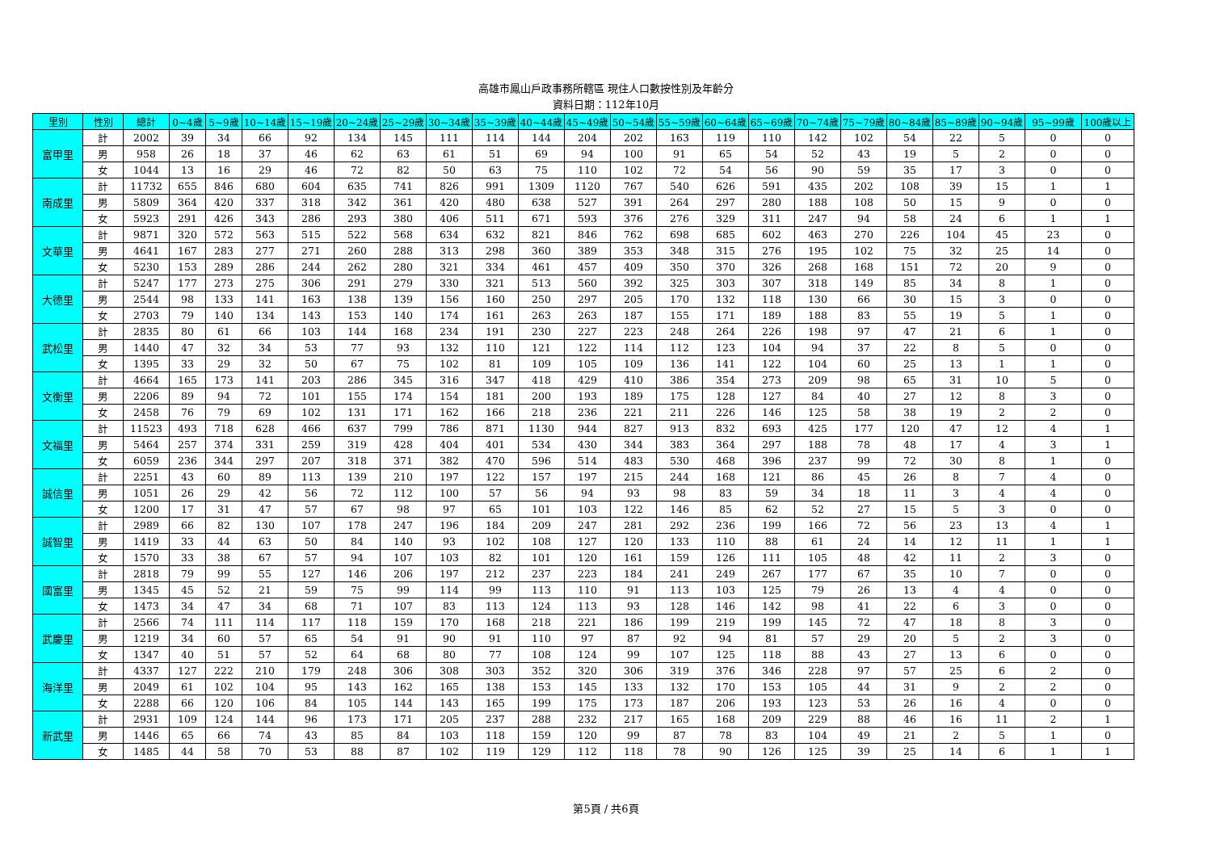高雄市鳳山戶政事務所轄區 現住人口數按性別及年齡分
資料日期：112年10月
| 里別 | 性別 | 總計 | 0~4歲 | 5~9歲 | 10~14歲 | 15~19歲 | 20~24歲 | 25~29歲 | 30~34歲 | 35~39歲 | 40~44歲 | 45~49歲 | 50~54歲 | 55~59歲 | 60~64歲 | 65~69歲 | 70~74歲 | 75~79歲 | 80~84歲 | 85~89歲 | 90~94歲 | 95~99歲 | 100歲以上 |
| --- | --- | --- | --- | --- | --- | --- | --- | --- | --- | --- | --- | --- | --- | --- | --- | --- | --- | --- | --- | --- | --- | --- | --- |
| 富甲里 | 計 | 2002 | 39 | 34 | 66 | 92 | 134 | 145 | 111 | 114 | 144 | 204 | 202 | 163 | 119 | 110 | 142 | 102 | 54 | 22 | 5 | 0 | 0 |
| | 男 | 958 | 26 | 18 | 37 | 46 | 62 | 63 | 61 | 51 | 69 | 94 | 100 | 91 | 65 | 54 | 52 | 43 | 19 | 5 | 2 | 0 | 0 |
| | 女 | 1044 | 13 | 16 | 29 | 46 | 72 | 82 | 50 | 63 | 75 | 110 | 102 | 72 | 54 | 56 | 90 | 59 | 35 | 17 | 3 | 0 | 0 |
| 南成里 | 計 | 11732 | 655 | 846 | 680 | 604 | 635 | 741 | 826 | 991 | 1309 | 1120 | 767 | 540 | 626 | 591 | 435 | 202 | 108 | 39 | 15 | 1 | 1 |
| | 男 | 5809 | 364 | 420 | 337 | 318 | 342 | 361 | 420 | 480 | 638 | 527 | 391 | 264 | 297 | 280 | 188 | 108 | 50 | 15 | 9 | 0 | 0 |
| | 女 | 5923 | 291 | 426 | 343 | 286 | 293 | 380 | 406 | 511 | 671 | 593 | 376 | 276 | 329 | 311 | 247 | 94 | 58 | 24 | 6 | 1 | 1 |
| 文華里 | 計 | 9871 | 320 | 572 | 563 | 515 | 522 | 568 | 634 | 632 | 821 | 846 | 762 | 698 | 685 | 602 | 463 | 270 | 226 | 104 | 45 | 23 | 0 |
| | 男 | 4641 | 167 | 283 | 277 | 271 | 260 | 288 | 313 | 298 | 360 | 389 | 353 | 348 | 315 | 276 | 195 | 102 | 75 | 32 | 25 | 14 | 0 |
| | 女 | 5230 | 153 | 289 | 286 | 244 | 262 | 280 | 321 | 334 | 461 | 457 | 409 | 350 | 370 | 326 | 268 | 168 | 151 | 72 | 20 | 9 | 0 |
| 大德里 | 計 | 5247 | 177 | 273 | 275 | 306 | 291 | 279 | 330 | 321 | 513 | 560 | 392 | 325 | 303 | 307 | 318 | 149 | 85 | 34 | 8 | 1 | 0 |
| | 男 | 2544 | 98 | 133 | 141 | 163 | 138 | 139 | 156 | 160 | 250 | 297 | 205 | 170 | 132 | 118 | 130 | 66 | 30 | 15 | 3 | 0 | 0 |
| | 女 | 2703 | 79 | 140 | 134 | 143 | 153 | 140 | 174 | 161 | 263 | 263 | 187 | 155 | 171 | 189 | 188 | 83 | 55 | 19 | 5 | 1 | 0 |
| 武松里 | 計 | 2835 | 80 | 61 | 66 | 103 | 144 | 168 | 234 | 191 | 230 | 227 | 223 | 248 | 264 | 226 | 198 | 97 | 47 | 21 | 6 | 1 | 0 |
| | 男 | 1440 | 47 | 32 | 34 | 53 | 77 | 93 | 132 | 110 | 121 | 122 | 114 | 112 | 123 | 104 | 94 | 37 | 22 | 8 | 5 | 0 | 0 |
| | 女 | 1395 | 33 | 29 | 32 | 50 | 67 | 75 | 102 | 81 | 109 | 105 | 109 | 136 | 141 | 122 | 104 | 60 | 25 | 13 | 1 | 1 | 0 |
| 文衡里 | 計 | 4664 | 165 | 173 | 141 | 203 | 286 | 345 | 316 | 347 | 418 | 429 | 410 | 386 | 354 | 273 | 209 | 98 | 65 | 31 | 10 | 5 | 0 |
| | 男 | 2206 | 89 | 94 | 72 | 101 | 155 | 174 | 154 | 181 | 200 | 193 | 189 | 175 | 128 | 127 | 84 | 40 | 27 | 12 | 8 | 3 | 0 |
| | 女 | 2458 | 76 | 79 | 69 | 102 | 131 | 171 | 162 | 166 | 218 | 236 | 221 | 211 | 226 | 146 | 125 | 58 | 38 | 19 | 2 | 2 | 0 |
| 文福里 | 計 | 11523 | 493 | 718 | 628 | 466 | 637 | 799 | 786 | 871 | 1130 | 944 | 827 | 913 | 832 | 693 | 425 | 177 | 120 | 47 | 12 | 4 | 1 |
| | 男 | 5464 | 257 | 374 | 331 | 259 | 319 | 428 | 404 | 401 | 534 | 430 | 344 | 383 | 364 | 297 | 188 | 78 | 48 | 17 | 4 | 3 | 1 |
| | 女 | 6059 | 236 | 344 | 297 | 207 | 318 | 371 | 382 | 470 | 596 | 514 | 483 | 530 | 468 | 396 | 237 | 99 | 72 | 30 | 8 | 1 | 0 |
| 誠信里 | 計 | 2251 | 43 | 60 | 89 | 113 | 139 | 210 | 197 | 122 | 157 | 197 | 215 | 244 | 168 | 121 | 86 | 45 | 26 | 8 | 7 | 4 | 0 |
| | 男 | 1051 | 26 | 29 | 42 | 56 | 72 | 112 | 100 | 57 | 56 | 94 | 93 | 98 | 83 | 59 | 34 | 18 | 11 | 3 | 4 | 4 | 0 |
| | 女 | 1200 | 17 | 31 | 47 | 57 | 67 | 98 | 97 | 65 | 101 | 103 | 122 | 146 | 85 | 62 | 52 | 27 | 15 | 5 | 3 | 0 | 0 |
| 誠智里 | 計 | 2989 | 66 | 82 | 130 | 107 | 178 | 247 | 196 | 184 | 209 | 247 | 281 | 292 | 236 | 199 | 166 | 72 | 56 | 23 | 13 | 4 | 1 |
| | 男 | 1419 | 33 | 44 | 63 | 50 | 84 | 140 | 93 | 102 | 108 | 127 | 120 | 133 | 110 | 88 | 61 | 24 | 14 | 12 | 11 | 1 | 1 |
| | 女 | 1570 | 33 | 38 | 67 | 57 | 94 | 107 | 103 | 82 | 101 | 120 | 161 | 159 | 126 | 111 | 105 | 48 | 42 | 11 | 2 | 3 | 0 |
| 國富里 | 計 | 2818 | 79 | 99 | 55 | 127 | 146 | 206 | 197 | 212 | 237 | 223 | 184 | 241 | 249 | 267 | 177 | 67 | 35 | 10 | 7 | 0 | 0 |
| | 男 | 1345 | 45 | 52 | 21 | 59 | 75 | 99 | 114 | 99 | 113 | 110 | 91 | 113 | 103 | 125 | 79 | 26 | 13 | 4 | 4 | 0 | 0 |
| | 女 | 1473 | 34 | 47 | 34 | 68 | 71 | 107 | 83 | 113 | 124 | 113 | 93 | 128 | 146 | 142 | 98 | 41 | 22 | 6 | 3 | 0 | 0 |
| 武慶里 | 計 | 2566 | 74 | 111 | 114 | 117 | 118 | 159 | 170 | 168 | 218 | 221 | 186 | 199 | 219 | 199 | 145 | 72 | 47 | 18 | 8 | 3 | 0 |
| | 男 | 1219 | 34 | 60 | 57 | 65 | 54 | 91 | 90 | 91 | 110 | 97 | 87 | 92 | 94 | 81 | 57 | 29 | 20 | 5 | 2 | 3 | 0 |
| | 女 | 1347 | 40 | 51 | 57 | 52 | 64 | 68 | 80 | 77 | 108 | 124 | 99 | 107 | 125 | 118 | 88 | 43 | 27 | 13 | 6 | 0 | 0 |
| 海洋里 | 計 | 4337 | 127 | 222 | 210 | 179 | 248 | 306 | 308 | 303 | 352 | 320 | 306 | 319 | 376 | 346 | 228 | 97 | 57 | 25 | 6 | 2 | 0 |
| | 男 | 2049 | 61 | 102 | 104 | 95 | 143 | 162 | 165 | 138 | 153 | 145 | 133 | 132 | 170 | 153 | 105 | 44 | 31 | 9 | 2 | 2 | 0 |
| | 女 | 2288 | 66 | 120 | 106 | 84 | 105 | 144 | 143 | 165 | 199 | 175 | 173 | 187 | 206 | 193 | 123 | 53 | 26 | 16 | 4 | 0 | 0 |
| 新武里 | 計 | 2931 | 109 | 124 | 144 | 96 | 173 | 171 | 205 | 237 | 288 | 232 | 217 | 165 | 168 | 209 | 229 | 88 | 46 | 16 | 11 | 2 | 1 |
| | 男 | 1446 | 65 | 66 | 74 | 43 | 85 | 84 | 103 | 118 | 159 | 120 | 99 | 87 | 78 | 83 | 104 | 49 | 21 | 2 | 5 | 1 | 0 |
| | 女 | 1485 | 44 | 58 | 70 | 53 | 88 | 87 | 102 | 119 | 129 | 112 | 118 | 78 | 90 | 126 | 125 | 39 | 25 | 14 | 6 | 1 | 1 |
第5頁 / 共6頁